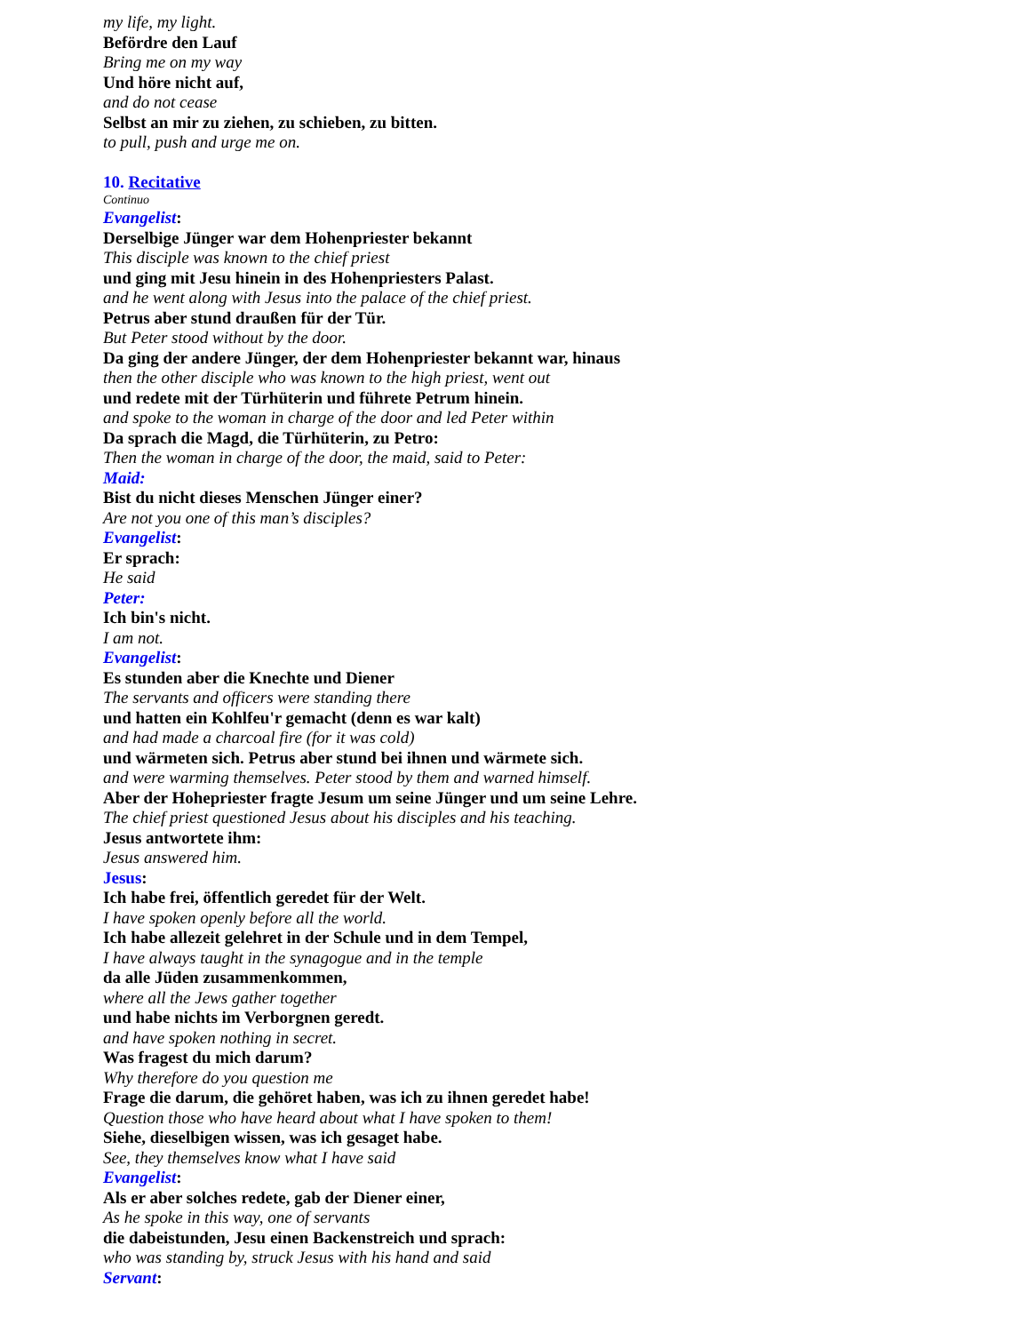my life, my light.
Befördre den Lauf
Bring me on my way
Und höre nicht auf,
and do not cease
Selbst an mir zu ziehen, zu schieben, zu bitten.
to pull, push and urge me on.
10. Recitative
Continuo
Evangelist:
Derselbige Jünger war dem Hohenpriester bekannt
This disciple was known to the chief priest
und ging mit Jesu hinein in des Hohenpriesters Palast.
and he went along with Jesus into the palace of the chief priest.
Petrus aber stund draußen für der Tür.
But Peter stood without by the door.
Da ging der andere Jünger, der dem Hohenpriester bekannt war, hinaus
then the other disciple who was known to the high priest, went out
und redete mit der Türhüterin und führete Petrum hinein.
and spoke to the woman in charge of the door and led Peter within
Da sprach die Magd, die Türhüterin, zu Petro:
Then the woman in charge of the door, the maid, said to Peter:
Maid:
Bist du nicht dieses Menschen Jünger einer?
Are not you one of this man’s disciples?
Evangelist:
Er sprach:
He said
Peter:
Ich bin's nicht.
I am not.
Evangelist:
Es stunden aber die Knechte und Diener
The servants and officers were standing there
und hatten ein Kohlfeu'r gemacht (denn es war kalt)
and had made a charcoal fire (for it was cold)
und wärmeten sich. Petrus aber stund bei ihnen und wärmete sich.
and were warming themselves. Peter stood by them and warned himself.
Aber der Hohepriester fragte Jesum um seine Jünger und um seine Lehre.
The chief priest questioned Jesus about his disciples and his teaching.
Jesus antwortete ihm:
Jesus answered him.
Jesus:
Ich habe frei, öffentlich geredet für der Welt.
I have spoken openly before all the world.
Ich habe allezeit gelehret in der Schule und in dem Tempel,
I have always taught in the synagogue and in the temple
da alle Jüden zusammenkommen,
where all the Jews gather together
und habe nichts im Verborgnen geredt.
and have spoken nothing in secret.
Was fragest du mich darum?
Why therefore do you question me
Frage die darum, die gehöret haben, was ich zu ihnen geredet habe!
Question those who have heard about what I have spoken to them!
Siehe, dieselbigen wissen, was ich gesaget habe.
See, they themselves know what I have said
Evangelist:
Als er aber solches redete, gab der Diener einer,
As he spoke in this way, one of servants
die dabeistunden, Jesu einen Backenstreich und sprach:
who was standing by, struck Jesus with his hand and said
Servant: